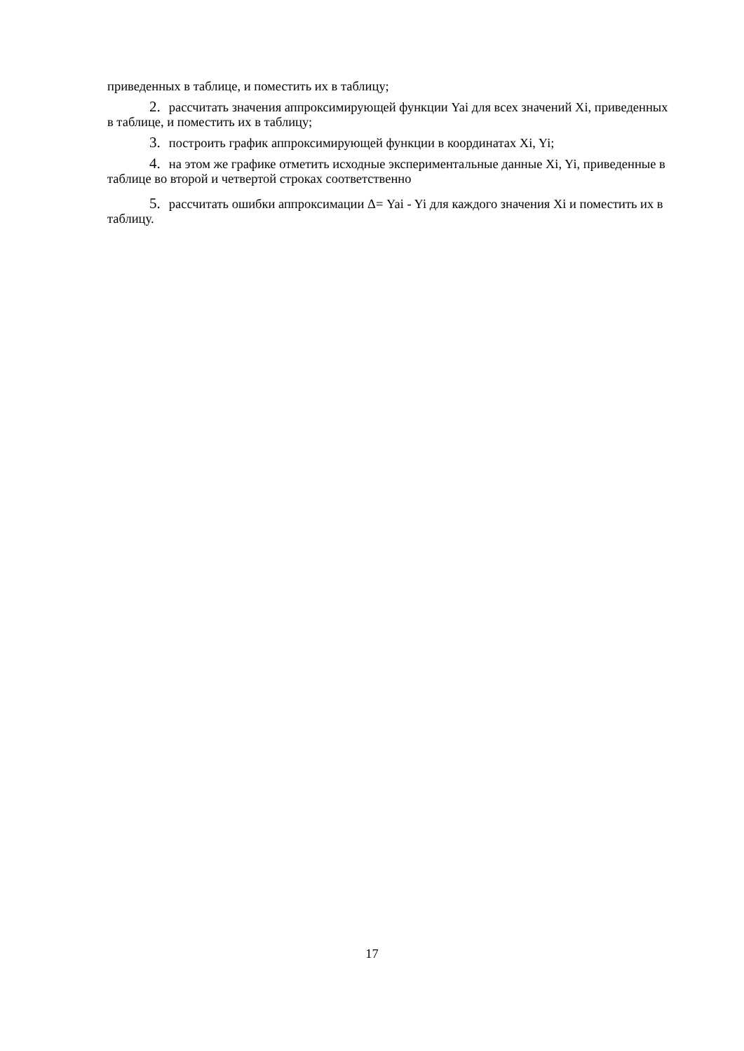приведенных в таблице, и поместить их в таблицу;
2. рассчитать значения аппроксимирующей функции Yai для всех значений Xi, приведенных в таблице, и поместить их в таблицу;
3. построить график аппроксимирующей функции в координатах Xi, Yi;
4. на этом же графике отметить исходные экспериментальные данные Xi, Yi, приведенные в таблице во второй и четвертой строках соответственно
5. рассчитать ошибки аппроксимации Δ= Yai - Yi для каждого значения Xi и поместить их в таблицу.
17